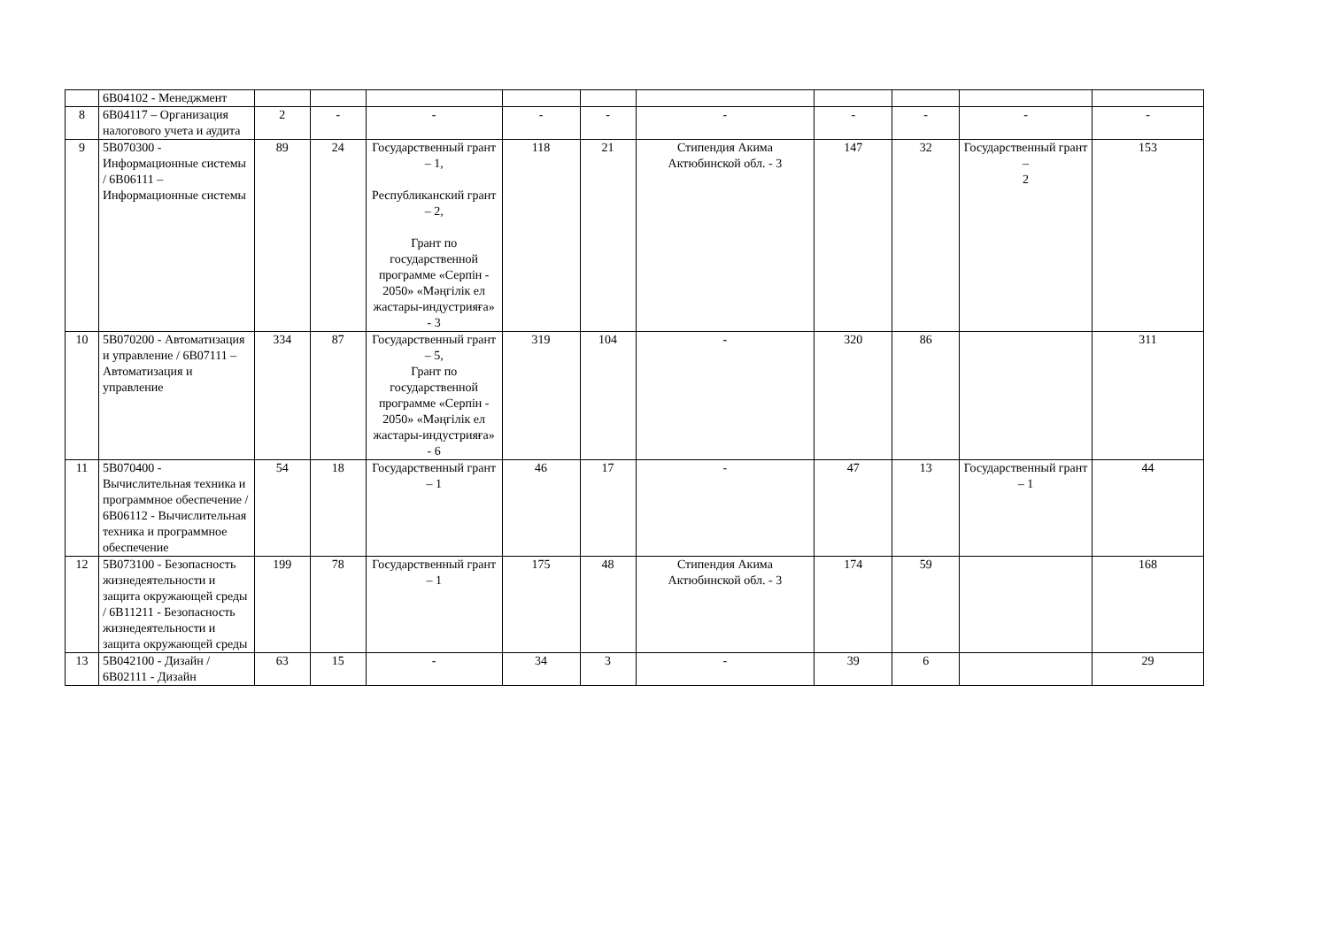| | 6В04102 - Менеджмент | | | | | | | | | | |
| 8 | 6В04117 – Организация налогового учета и аудита | 2 | - | - | - | - | - | - | - | - | - |
| 9 | 5В070300 - Информационные системы / 6В06111 – Информационные системы | 89 | 24 | Государственный грант – 1, Республиканский грант – 2, Грант по государственной программе «Серпін - 2050» «Мәңгілік ел жастары-индустрияға» - 3 | 118 | 21 | Стипендия Акима Актюбинской обл. - 3 | 147 | 32 | Государственный грант – 2 | 153 |
| 10 | 5В070200 - Автоматизация и управление / 6В07111 – Автоматизация и управление | 334 | 87 | Государственный грант – 5, Грант по государственной программе «Серпін - 2050» «Мәңгілік ел жастары-индустрияға» - 6 | 319 | 104 | - | 320 | 86 | | 311 |
| 11 | 5В070400 - Вычислительная техника и программное обеспечение / 6В06112 - Вычислительная техника и программное обеспечение | 54 | 18 | Государственный грант – 1 | 46 | 17 | - | 47 | 13 | Государственный грант – 1 | 44 |
| 12 | 5В073100 - Безопасность жизнедеятельности и защита окружающей среды / 6В11211 - Безопасность жизнедеятельности и защита окружающей среды | 199 | 78 | Государственный грант – 1 | 175 | 48 | Стипендия Акима Актюбинской обл. - 3 | 174 | 59 | | 168 |
| 13 | 5В042100 - Дизайн / 6В02111 - Дизайн | 63 | 15 | - | 34 | 3 | - | 39 | 6 | | 29 |